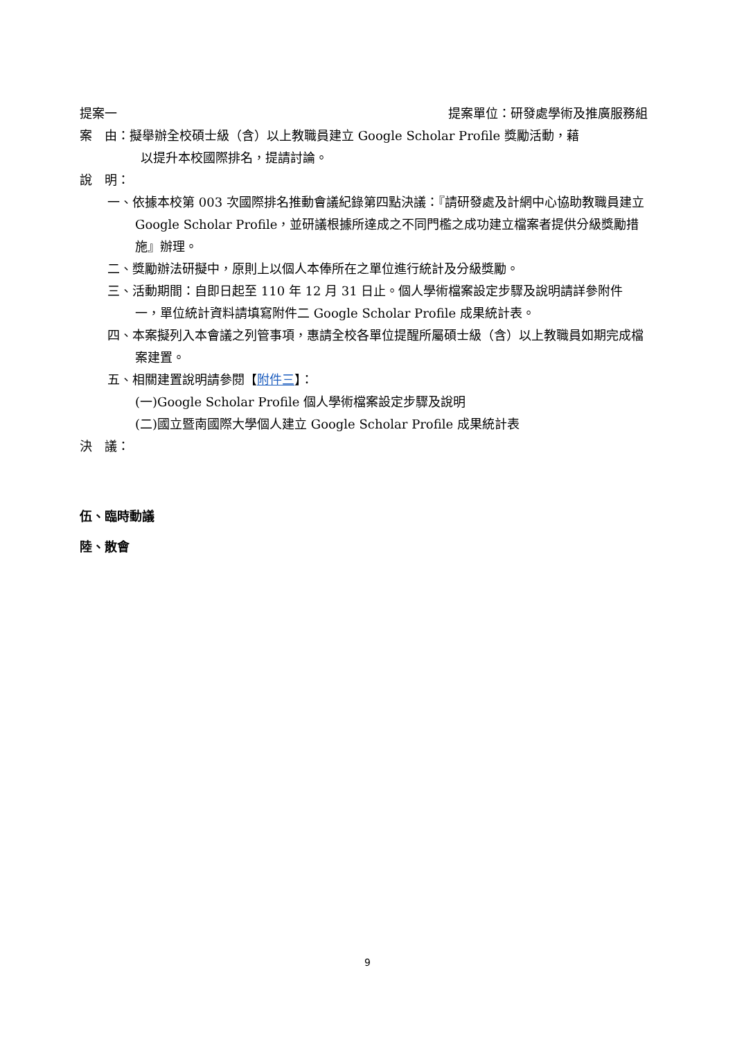提案一 提案單位：研發處學術及推廣服務組
案　由：擬舉辦全校碩士級（含）以上教職員建立 Google Scholar Profile 獎勵活動，藉
以提升本校國際排名，提請討論。
說　明：
一、依據本校第 003 次國際排名推動會議紀錄第四點決議：『請研發處及計網中心協助教職員建立 Google Scholar Profile，並研議根據所達成之不同門檻之成功建立檔案者提供分級獎勵措施』辦理。
二、獎勵辦法研擬中，原則上以個人本俸所在之單位進行統計及分級獎勵。
三、活動期間：自即日起至 110 年 12 月 31 日止。個人學術檔案設定步驟及說明請詳參附件一，單位統計資料請填寫附件二 Google Scholar Profile 成果統計表。
四、本案擬列入本會議之列管事項，惠請全校各單位提醒所屬碩士級（含）以上教職員如期完成檔案建置。
五、相關建置說明請參閱【附件三】：
(一)Google Scholar Profile 個人學術檔案設定步驟及說明
(二)國立暨南國際大學個人建立 Google Scholar Profile 成果統計表
決　議：
伍、臨時動議
陸、散會
9